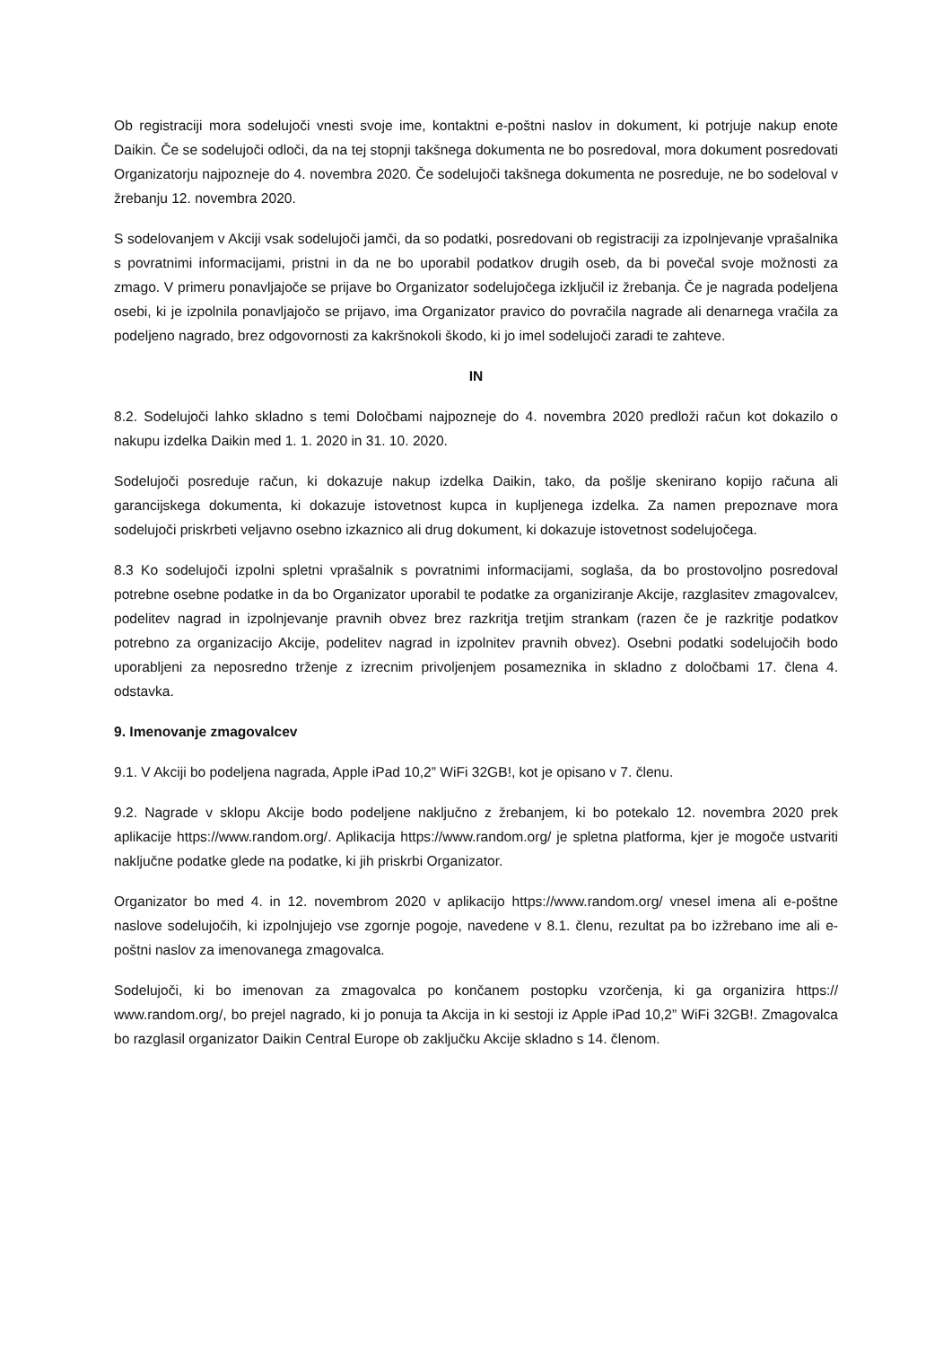Ob registraciji mora sodelujoči vnesti svoje ime, kontaktni e-poštni naslov in dokument, ki potrjuje nakup enote Daikin. Če se sodelujoči odloči, da na tej stopnji takšnega dokumenta ne bo posredoval, mora dokument posredovati Organizatorju najpozneje do 4. novembra 2020. Če sodelujoči takšnega dokumenta ne posreduje, ne bo sodeloval v žrebanju 12. novembra 2020.
S sodelovanjem v Akciji vsak sodelujoči jamči, da so podatki, posredovani ob registraciji za izpolnjevanje vprašalnika s povratnimi informacijami, pristni in da ne bo uporabil podatkov drugih oseb, da bi povečal svoje možnosti za zmago. V primeru ponavljajoče se prijave bo Organizator sodelujočega izključil iz žrebanja. Če je nagrada podeljena osebi, ki je izpolnila ponavljajočo se prijavo, ima Organizator pravico do povračila nagrade ali denarnega vračila za podeljeno nagrado, brez odgovornosti za kakršnokoli škodo, ki jo imel sodelujoči zaradi te zahteve.
IN
8.2. Sodelujoči lahko skladno s temi Določbami najpozneje do 4. novembra 2020 predloži račun kot dokazilo o nakupu izdelka Daikin med 1. 1. 2020 in 31. 10. 2020.
Sodelujoči posreduje račun, ki dokazuje nakup izdelka Daikin, tako, da pošlje skenirano kopijo računa ali garancijskega dokumenta, ki dokazuje istovetnost kupca in kupljenega izdelka. Za namen prepoznave mora sodelujoči priskrbeti veljavno osebno izkaznico ali drug dokument, ki dokazuje istovetnost sodelujočega.
8.3 Ko sodelujoči izpolni spletni vprašalnik s povratnimi informacijami, soglaša, da bo prostovoljno posredoval potrebne osebne podatke in da bo Organizator uporabil te podatke za organiziranje Akcije, razglasitev zmagovalcev, podelitev nagrad in izpolnjevanje pravnih obvez brez razkritja tretjim strankam (razen če je razkritje podatkov potrebno za organizacijo Akcije, podelitev nagrad in izpolnitev pravnih obvez). Osebni podatki sodelujočih bodo uporabljeni za neposredno trženje z izrecnim privoljenjem posameznika in skladno z določbami 17. člena 4. odstavka.
9. Imenovanje zmagovalcev
9.1. V Akciji bo podeljena nagrada, Apple iPad 10,2” WiFi 32GB!, kot je opisano v 7. členu.
9.2. Nagrade v sklopu Akcije bodo podeljene naključno z žrebanjem, ki bo potekalo 12. novembra 2020 prek aplikacije https://www.random.org/. Aplikacija https://www.random.org/ je spletna platforma, kjer je mogoče ustvariti naključne podatke glede na podatke, ki jih priskrbi Organizator.
Organizator bo med 4. in 12. novembrom 2020 v aplikacijo https://www.random.org/ vnesel imena ali e-poštne naslove sodelujočih, ki izpolnjujejo vse zgornje pogoje, navedene v 8.1. členu, rezultat pa bo izžrebano ime ali e-poštni naslov za imenovanega zmagovalca.
Sodelujoči, ki bo imenovan za zmagovalca po končanem postopku vzorčenja, ki ga organizira https:// www.random.org/, bo prejel nagrado, ki jo ponuja ta Akcija in ki sestoji iz Apple iPad 10,2” WiFi 32GB!. Zmagovalca bo razglasil organizator Daikin Central Europe ob zaključku Akcije skladno s 14. členom.